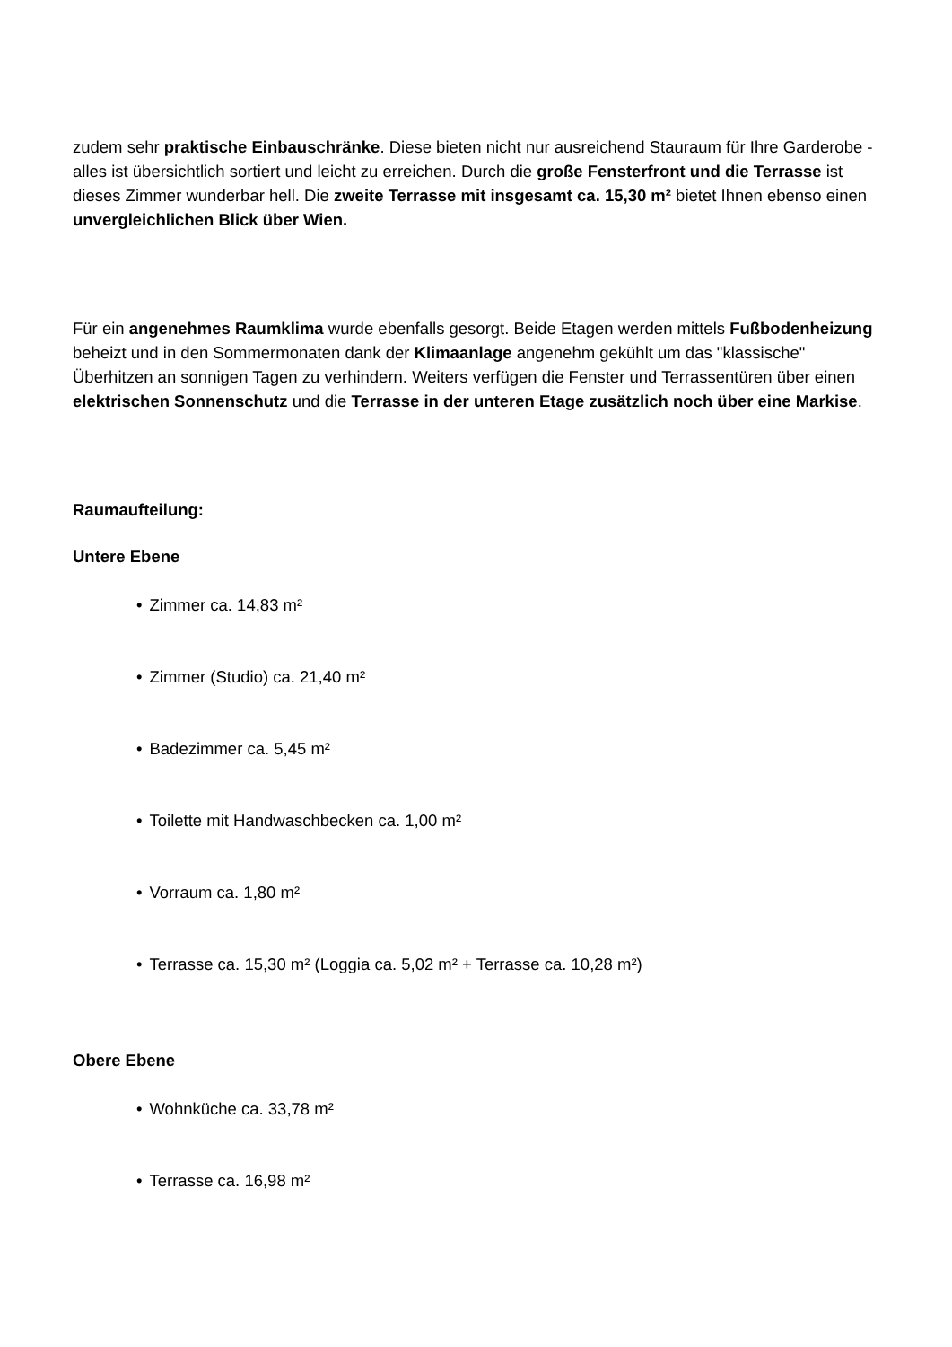zudem sehr praktische Einbauschränke. Diese bieten nicht nur ausreichend Stauraum für Ihre Garderobe - alles ist übersichtlich sortiert und leicht zu erreichen. Durch die große Fensterfront und die Terrasse ist dieses Zimmer wunderbar hell. Die zweite Terrasse mit insgesamt ca. 15,30 m² bietet Ihnen ebenso einen unvergleichlichen Blick über Wien.
Für ein angenehmes Raumklima wurde ebenfalls gesorgt. Beide Etagen werden mittels Fußbodenheizung beheizt und in den Sommermonaten dank der Klimaanlage angenehm gekühlt um das "klassische" Überhitzen an sonnigen Tagen zu verhindern. Weiters verfügen die Fenster und Terrassentüren über einen elektrischen Sonnenschutz und die Terrasse in der unteren Etage zusätzlich noch über eine Markise.
Raumaufteilung:
Untere Ebene
Zimmer ca. 14,83 m²
Zimmer (Studio) ca. 21,40 m²
Badezimmer ca. 5,45 m²
Toilette mit Handwaschbecken ca. 1,00 m²
Vorraum ca. 1,80 m²
Terrasse ca. 15,30 m² (Loggia ca. 5,02 m² + Terrasse ca. 10,28 m²)
Obere Ebene
Wohnküche ca. 33,78 m²
Terrasse ca. 16,98 m²